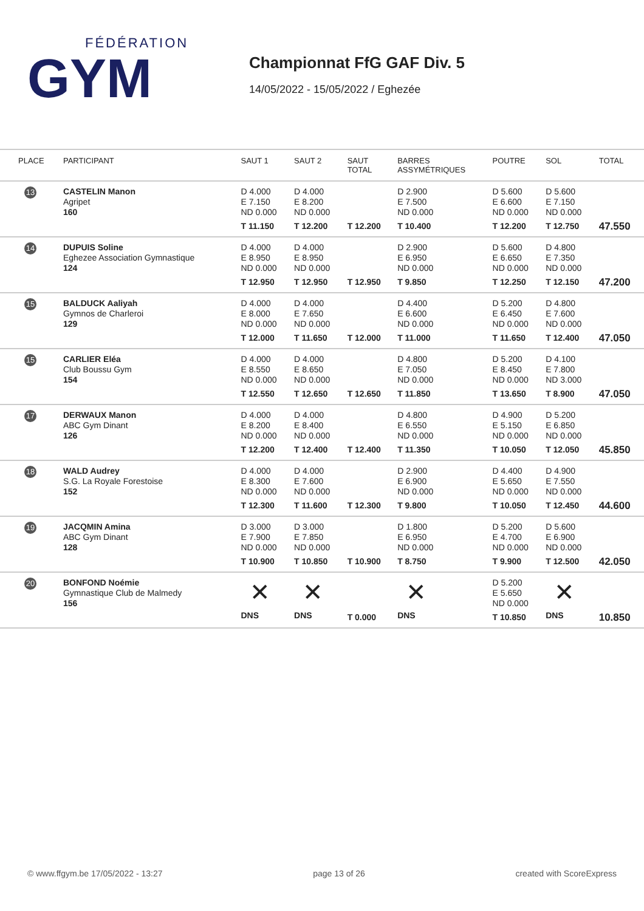FÉDÉRATION
GYM
Championnat FfG GAF Div. 5
14/05/2022 - 15/05/2022 / Eghezée
| PLACE | PARTICIPANT | SAUT 1 | SAUT 2 | SAUT TOTAL | BARRES ASSYMÉTRIQUES | POUTRE | SOL | TOTAL |
| --- | --- | --- | --- | --- | --- | --- | --- | --- |
| 13 | CASTELIN Manon Agripet 160 | D 4.000 E 7.150 ND 0.000 T 11.150 | D 4.000 E 8.200 ND 0.000 T 12.200 | T 12.200 | D 2.900 E 7.500 ND 0.000 T 10.400 | D 5.600 E 6.600 ND 0.000 T 12.200 | D 5.600 E 7.150 ND 0.000 T 12.750 | 47.550 |
| 14 | DUPUIS Soline Eghezee Association Gymnastique 124 | D 4.000 E 8.950 ND 0.000 T 12.950 | D 4.000 E 8.950 ND 0.000 T 12.950 | T 12.950 | D 2.900 E 6.950 ND 0.000 T 9.850 | D 5.600 E 6.650 ND 0.000 T 12.250 | D 4.800 E 7.350 ND 0.000 T 12.150 | 47.200 |
| 15 | BALDUCK Aaliyah Gymnos de Charleroi 129 | D 4.000 E 8.000 ND 0.000 T 12.000 | D 4.000 E 7.650 ND 0.000 T 11.650 | T 12.000 | D 4.400 E 6.600 ND 0.000 T 11.000 | D 5.200 E 6.450 ND 0.000 T 11.650 | D 4.800 E 7.600 ND 0.000 T 12.400 | 47.050 |
| 15 | CARLIER Eléa Club Boussu Gym 154 | D 4.000 E 8.550 ND 0.000 T 12.550 | D 4.000 E 8.650 ND 0.000 T 12.650 | T 12.650 | D 4.800 E 7.050 ND 0.000 T 11.850 | D 5.200 E 8.450 ND 0.000 T 13.650 | D 4.100 E 7.800 ND 3.000 T 8.900 | 47.050 |
| 17 | DERWAUX Manon ABC Gym Dinant 126 | D 4.000 E 8.200 ND 0.000 T 12.200 | D 4.000 E 8.400 ND 0.000 T 12.400 | T 12.400 | D 4.800 E 6.550 ND 0.000 T 11.350 | D 4.900 E 5.150 ND 0.000 T 10.050 | D 5.200 E 6.850 ND 0.000 T 12.050 | 45.850 |
| 18 | WALD Audrey S.G. La Royale Forestoise 152 | D 4.000 E 8.300 ND 0.000 T 12.300 | D 4.000 E 7.600 ND 0.000 T 11.600 | T 12.300 | D 2.900 E 6.900 ND 0.000 T 9.800 | D 4.400 E 5.650 ND 0.000 T 10.050 | D 4.900 E 7.550 ND 0.000 T 12.450 | 44.600 |
| 19 | JACQMIN Amina ABC Gym Dinant 128 | D 3.000 E 7.900 ND 0.000 T 10.900 | D 3.000 E 7.850 ND 0.000 T 10.850 | T 10.900 | D 1.800 E 6.950 ND 0.000 T 8.750 | D 5.200 E 4.700 ND 0.000 T 9.900 | D 5.600 E 6.900 ND 0.000 T 12.500 | 42.050 |
| 20 | BONFOND Noémie Gymnastique Club de Malmedy 156 | ✕ DNS | ✕ DNS | T 0.000 | ✕ DNS | D 5.200 E 5.650 ND 0.000 T 10.850 | ✕ DNS | 10.850 |
© www.ffgym.be 17/05/2022 - 13:27 page 13 of 26 created with ScoreExpress